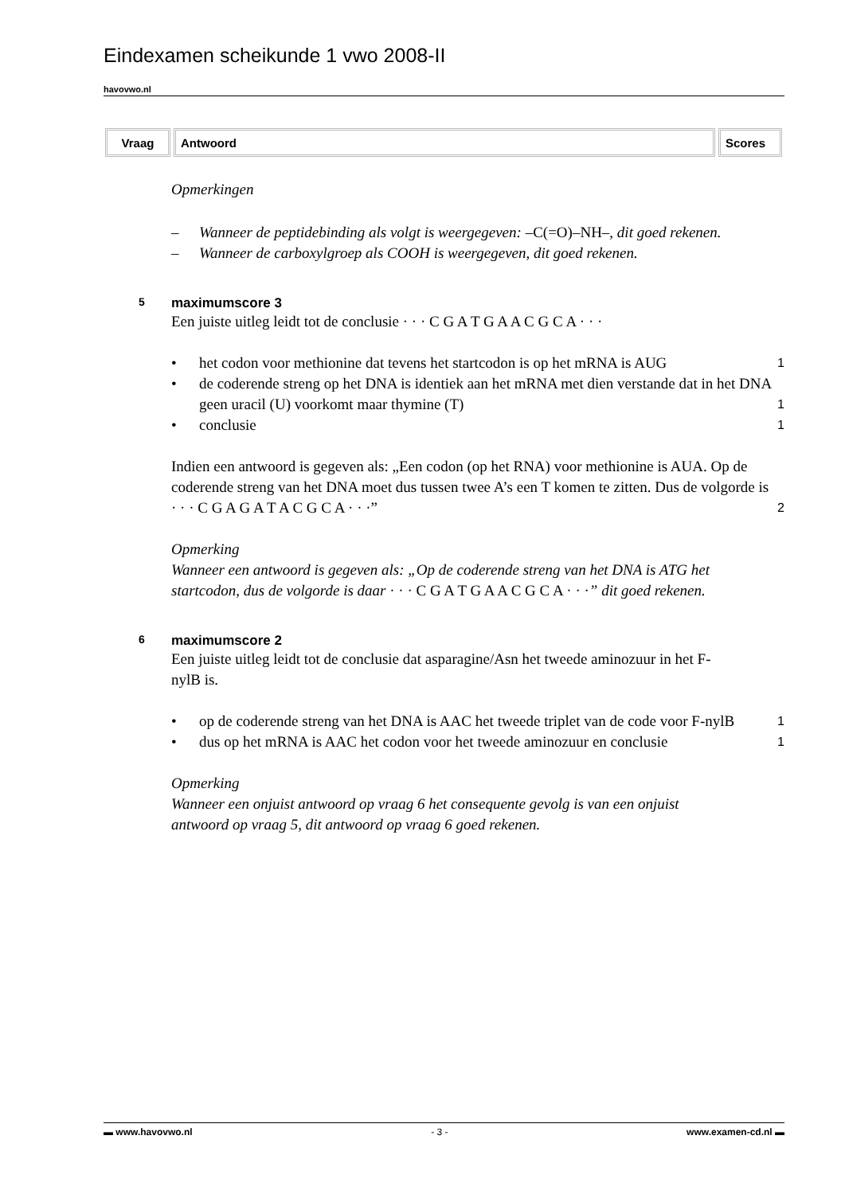Eindexamen scheikunde 1 vwo 2008-II
havovwo.nl
| Vraag | Antwoord | Scores |
| --- | --- | --- |
Opmerkingen
– Wanneer de peptidebinding als volgt is weergegeven: –C(=O)–NH–, dit goed rekenen.
– Wanneer de carboxylgroep als COOH is weergegeven, dit goed rekenen.
5 maximumscore 3
Een juiste uitleg leidt tot de conclusie · · · C G A T G A A C G C A · · ·
• het codon voor methionine dat tevens het startcodon is op het mRNA is AUG
1
• de coderende streng op het DNA is identiek aan het mRNA met dien verstande dat in het DNA geen uracil (U) voorkomt maar thymine (T)
1
• conclusie
1
Indien een antwoord is gegeven als: „Een codon (op het RNA) voor methionine is AUA. Op de coderende streng van het DNA moet dus tussen twee A’s een T komen te zitten. Dus de volgorde is · · · C G A G A T A C G C A · · ·”
2
Opmerking
Wanneer een antwoord is gegeven als: „Op de coderende streng van het DNA is ATG het startcodon, dus de volgorde is daar · · · C G A T G A A C G C A · · ·” dit goed rekenen.
6 maximumscore 2
Een juiste uitleg leidt tot de conclusie dat asparagine/Asn het tweede aminozuur in het F-nylB is.
• op de coderende streng van het DNA is AAC het tweede triplet van de code voor F-nylB
1
• dus op het mRNA is AAC het codon voor het tweede aminozuur en conclusie
1
Opmerking
Wanneer een onjuist antwoord op vraag 6 het consequente gevolg is van een onjuist antwoord op vraag 5, dit antwoord op vraag 6 goed rekenen.
▬ www.havovwo.nl - 3 - www.examen-cd.nl ▬